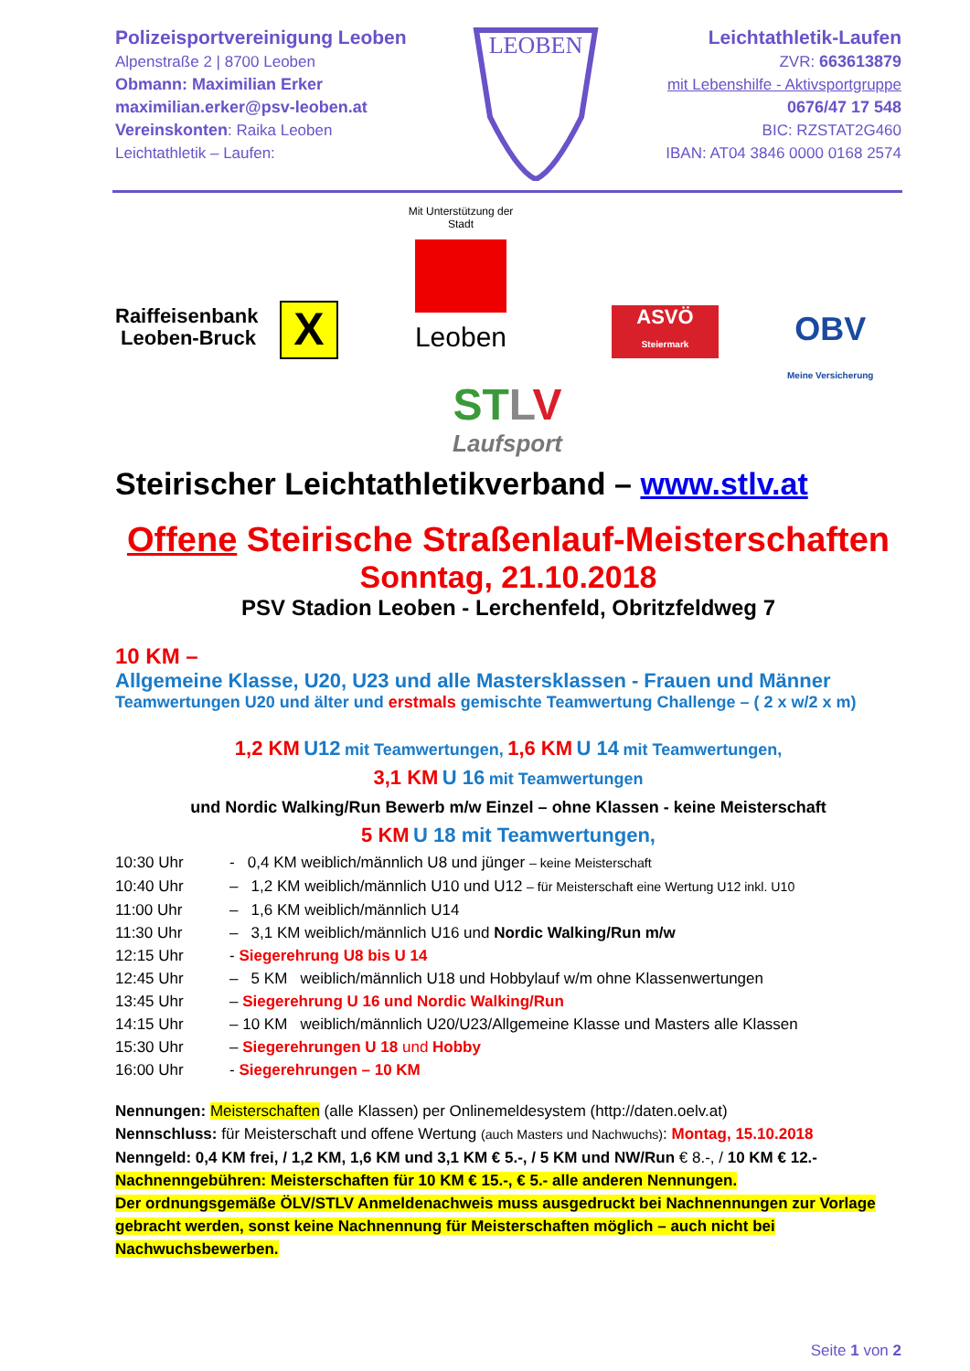Polizeisportvereinigung Leoben
Alpenstraße 2 | 8700 Leoben
Obmann: Maximilian Erker
maximilian.erker@psv-leoben.at
Vereinskonten: Raika Leoben
Leichtathletik – Laufen:
LEOBEN
Leichtathletik-Laufen
ZVR: 663613879
mit Lebenshilfe - Aktivsportgruppe
0676/47 17 548
BIC: RZSTAT2G460
IBAN: AT04 3846 0000 0168 2574
Raiffeisenbank
Leoben-Bruck
X
Mit Unterstützung der Stadt
Leoben
ASVÖ
Steiermark
OBV
Meine Versicherung
ST LV
Laufsport
Steirischer Leichtathletikverband – www.stlv.at
Offene Steirische Straßenlauf-Meisterschaften
Sonntag, 21.10.2018
PSV Stadion Leoben - Lerchenfeld, Obritzfeldweg 7
10 KM –
Allgemeine Klasse, U20, U23 und alle Mastersklassen - Frauen und Männer
Teamwertungen U20 und älter und erstmals gemischte Teamwertung Challenge – ( 2 x w/2 x m)
1,2 KM U12 mit Teamwertungen, 1,6 KM U 14 mit Teamwertungen,
3,1 KM U 16 mit Teamwertungen
und Nordic Walking/Run Bewerb m/w Einzel – ohne Klassen - keine Meisterschaft
5 KM U 18 mit Teamwertungen,
10:30 Uhr - 0,4 KM weiblich/männlich U8 und jünger – keine Meisterschaft 10:40 Uhr – 1,2 KM weiblich/männlich U10 und U12 – für Meisterschaft eine Wertung U12 inkl. U10 11:00 Uhr – 1,6 KM weiblich/männlich U14 11:30 Uhr – 3,1 KM weiblich/männlich U16 und Nordic Walking/Run m/w 12:15 Uhr - Siegerehrung U8 bis U 14 12:45 Uhr – 5 KM weiblich/männlich U18 und Hobbylauf w/m ohne Klassenwertungen 13:45 Uhr – Siegerehrung U 16 und Nordic Walking/Run 14:15 Uhr – 10 KM weiblich/männlich U20/U23/Allgemeine Klasse und Masters alle Klassen 15:30 Uhr – Siegerehrungen U 18 und Hobby 16:00 Uhr - Siegerehrungen – 10 KM
Nennungen: Meisterschaften (alle Klassen) per Onlinemeldesystem (http://daten.oelv.at)
Nennschluss: für Meisterschaft und offene Wertung (auch Masters und Nachwuchs): Montag, 15.10.2018
Nenngeld: 0,4 KM frei, / 1,2 KM, 1,6 KM und 3,1 KM € 5.-, / 5 KM und NW/Run € 8.-, / 10 KM € 12.-
Nachnenngebühren: Meisterschaften für 10 KM € 15.-, € 5.- alle anderen Nennungen.
Der ordnungsgemäße ÖLV/STLV Anmeldenachweis muss ausgedruckt bei Nachnennungen zur Vorlage gebracht werden, sonst keine Nachnennung für Meisterschaften möglich – auch nicht bei Nachwuchsbewerben.
Seite 1 von 2